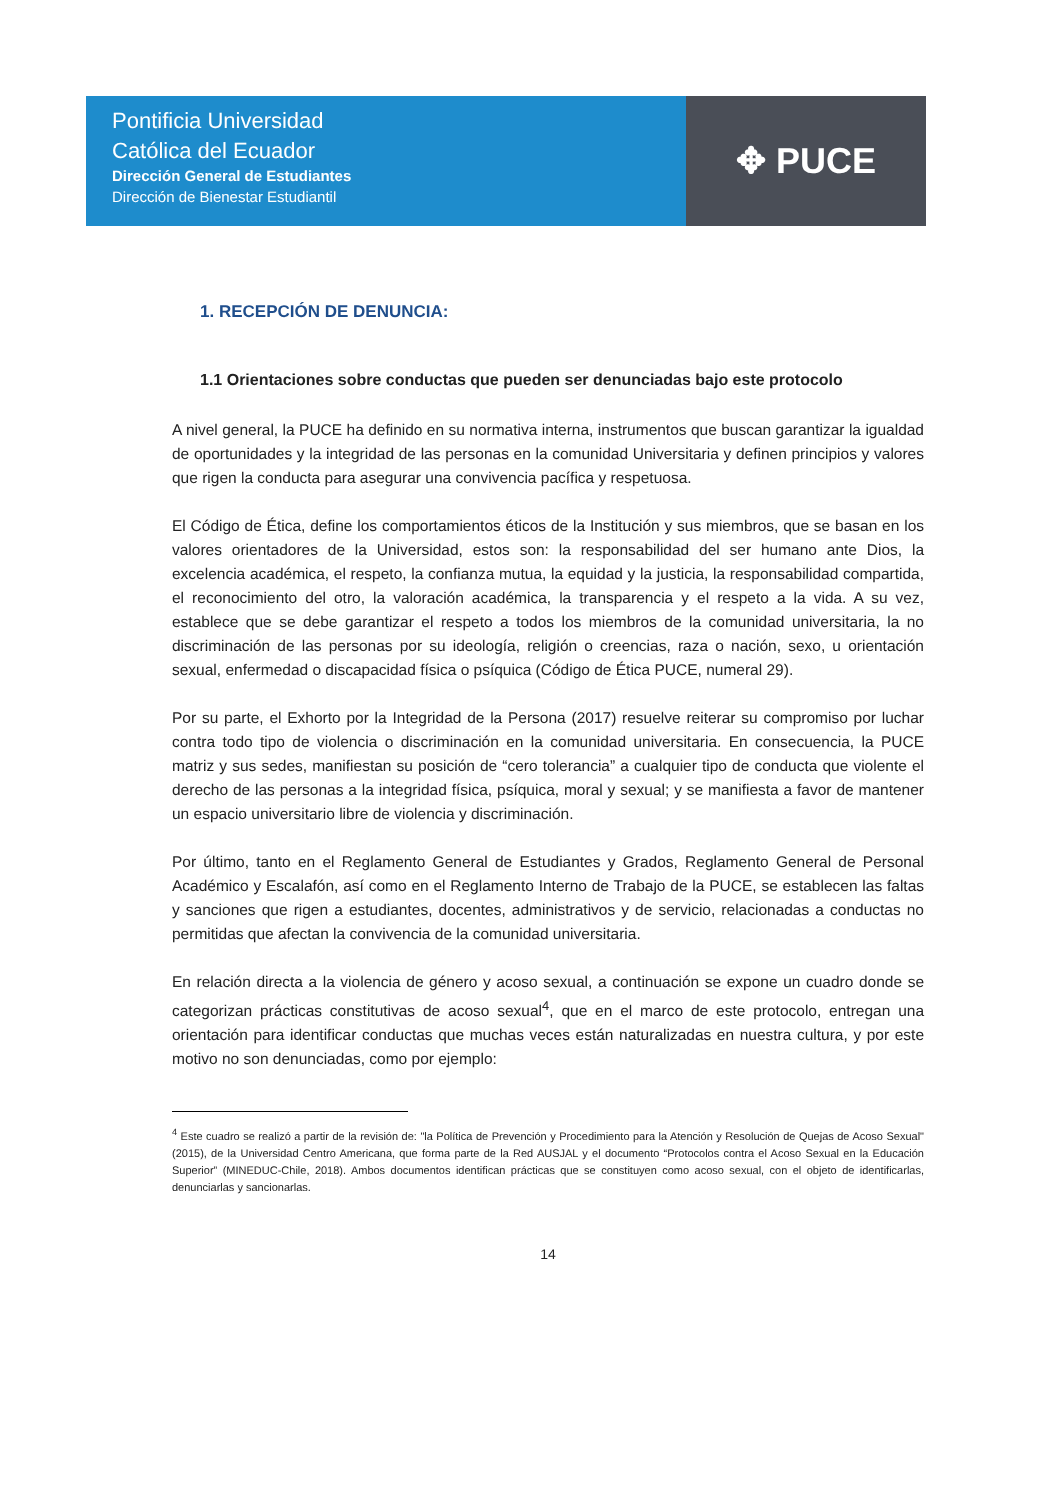Pontificia Universidad
Católica del Ecuador
Dirección General de Estudiantes
Dirección de Bienestar Estudiantil
✥ PUCE
1. RECEPCIÓN DE DENUNCIA:
1.1 Orientaciones sobre conductas que pueden ser denunciadas bajo este protocolo
A nivel general, la PUCE ha definido en su normativa interna, instrumentos que buscan garantizar la igualdad de oportunidades y la integridad de las personas en la comunidad Universitaria y definen principios y valores que rigen la conducta para asegurar una convivencia pacífica y respetuosa.
El Código de Ética, define los comportamientos éticos de la Institución y sus miembros, que se basan en los valores orientadores de la Universidad, estos son: la responsabilidad del ser humano ante Dios, la excelencia académica, el respeto, la confianza mutua, la equidad y la justicia, la responsabilidad compartida, el reconocimiento del otro, la valoración académica, la transparencia y el respeto a la vida. A su vez, establece que se debe garantizar el respeto a todos los miembros de la comunidad universitaria, la no discriminación de las personas por su ideología, religión o creencias, raza o nación, sexo, u orientación sexual, enfermedad o discapacidad física o psíquica (Código de Ética PUCE, numeral 29).
Por su parte, el Exhorto por la Integridad de la Persona (2017) resuelve reiterar su compromiso por luchar contra todo tipo de violencia o discriminación en la comunidad universitaria. En consecuencia, la PUCE matriz y sus sedes, manifiestan su posición de “cero tolerancia” a cualquier tipo de conducta que violente el derecho de las personas a la integridad física, psíquica, moral y sexual; y se manifiesta a favor de mantener un espacio universitario libre de violencia y discriminación.
Por último, tanto en el Reglamento General de Estudiantes y Grados, Reglamento General de Personal Académico y Escalafón, así como en el Reglamento Interno de Trabajo de la PUCE, se establecen las faltas y sanciones que rigen a estudiantes, docentes, administrativos y de servicio, relacionadas a conductas no permitidas que afectan la convivencia de la comunidad universitaria.
En relación directa a la violencia de género y acoso sexual, a continuación se expone un cuadro donde se categorizan prácticas constitutivas de acoso sexual<sup>4</sup>, que en el marco de este protocolo, entregan una orientación para identificar conductas que muchas veces están naturalizadas en nuestra cultura, y por este motivo no son denunciadas, como por ejemplo:
<sup>4</sup> Este cuadro se realizó a partir de la revisión de: "la Política de Prevención y Procedimiento para la Atención y Resolución de Quejas de Acoso Sexual" (2015), de la Universidad Centro Americana, que forma parte de la Red AUSJAL y el documento “Protocolos contra el Acoso Sexual en la Educación Superior” (MINEDUC-Chile, 2018). Ambos documentos identifican prácticas que se constituyen como acoso sexual, con el objeto de identificarlas, denunciarlas y sancionarlas.
14